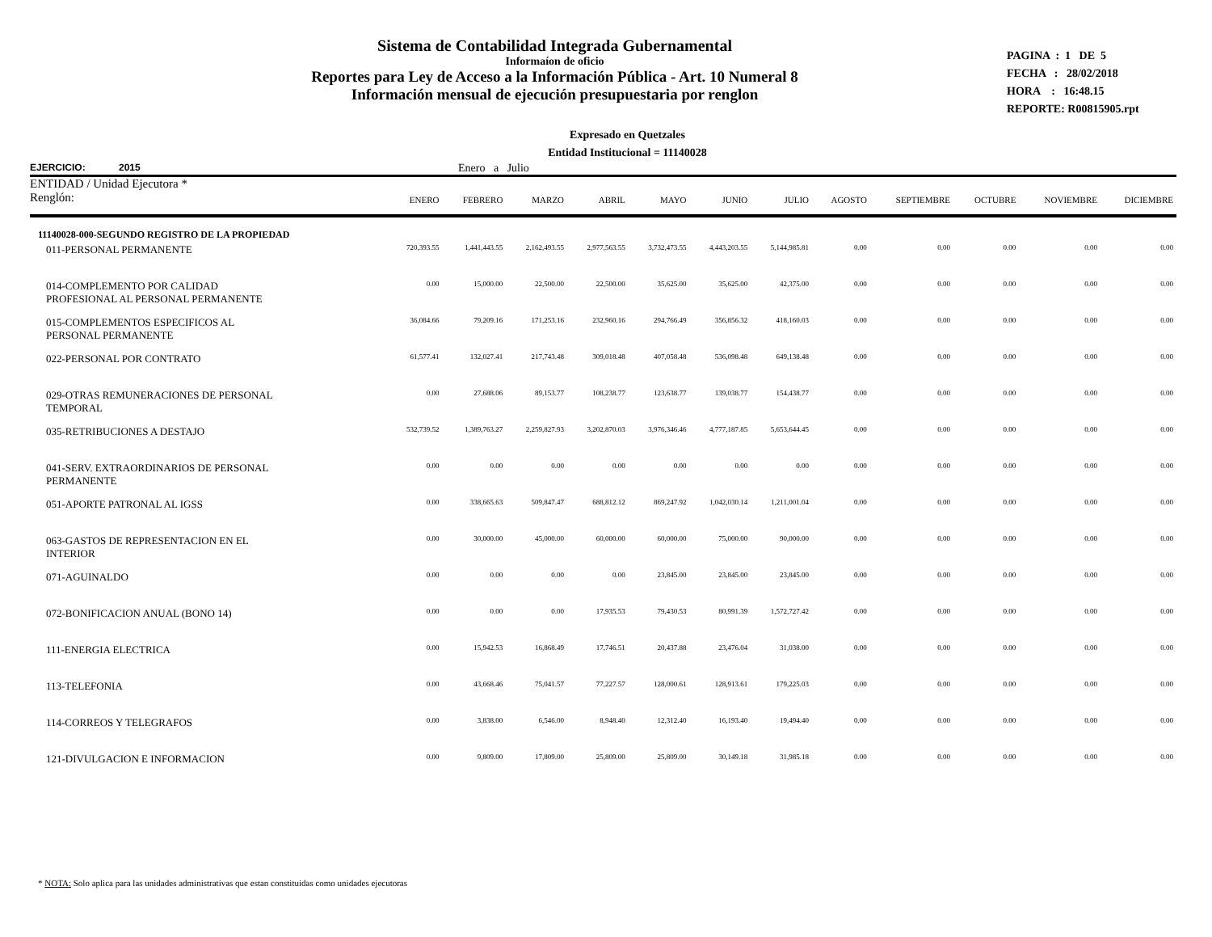Sistema de Contabilidad Integrada Gubernamental
Informaíon de oficio
Reportes para Ley de Acceso a la Información Pública - Art. 10 Numeral 8
Información mensual de ejecución presupuestaria por renglon
PAGINA : 1 DE 5
FECHA : 28/02/2018
HORA : 16:48.15
REPORTE: R00815905.rpt
Expresado en Quetzales
Entidad Institucional = 11140028
EJERCICIO: 2015 Enero a Julio
| ENTIDAD / Unidad Ejecutora * Renglón: | ENERO | FEBRERO | MARZO | ABRIL | MAYO | JUNIO | JULIO | AGOSTO | SEPTIEMBRE | OCTUBRE | NOVIEMBRE | DICIEMBRE |
| --- | --- | --- | --- | --- | --- | --- | --- | --- | --- | --- | --- | --- |
| 11140028-000-SEGUNDO REGISTRO DE LA PROPIEDAD | | | | | | | | | | | | |
| 011-PERSONAL PERMANENTE | 720,393.55 | 1,441,443.55 | 2,162,493.55 | 2,977,563.55 | 3,732,473.55 | 4,443,203.55 | 5,144,985.81 | 0.00 | 0.00 | 0.00 | 0.00 | 0.00 |
| 014-COMPLEMENTO POR CALIDAD PROFESIONAL AL PERSONAL PERMANENTE | 0.00 | 15,000.00 | 22,500.00 | 22,500.00 | 35,625.00 | 35,625.00 | 42,375.00 | 0.00 | 0.00 | 0.00 | 0.00 | 0.00 |
| 015-COMPLEMENTOS ESPECIFICOS AL PERSONAL PERMANENTE | 36,084.66 | 79,209.16 | 171,253.16 | 232,960.16 | 294,766.49 | 356,856.32 | 418,160.03 | 0.00 | 0.00 | 0.00 | 0.00 | 0.00 |
| 022-PERSONAL POR CONTRATO | 61,577.41 | 132,027.41 | 217,743.48 | 309,018.48 | 407,058.48 | 536,098.48 | 649,138.48 | 0.00 | 0.00 | 0.00 | 0.00 | 0.00 |
| 029-OTRAS REMUNERACIONES DE PERSONAL TEMPORAL | 0.00 | 27,688.06 | 89,153.77 | 108,238.77 | 123,638.77 | 139,038.77 | 154,438.77 | 0.00 | 0.00 | 0.00 | 0.00 | 0.00 |
| 035-RETRIBUCIONES A DESTAJO | 532,739.52 | 1,389,763.27 | 2,259,827.93 | 3,202,870.03 | 3,976,346.46 | 4,777,187.85 | 5,653,644.45 | 0.00 | 0.00 | 0.00 | 0.00 | 0.00 |
| 041-SERV. EXTRAORDINARIOS DE PERSONAL PERMANENTE | 0.00 | 0.00 | 0.00 | 0.00 | 0.00 | 0.00 | 0.00 | 0.00 | 0.00 | 0.00 | 0.00 | 0.00 |
| 051-APORTE PATRONAL AL IGSS | 0.00 | 338,665.63 | 509,847.47 | 688,812.12 | 869,247.92 | 1,042,030.14 | 1,211,001.04 | 0.00 | 0.00 | 0.00 | 0.00 | 0.00 |
| 063-GASTOS DE REPRESENTACION EN EL INTERIOR | 0.00 | 30,000.00 | 45,000.00 | 60,000.00 | 60,000.00 | 75,000.00 | 90,000.00 | 0.00 | 0.00 | 0.00 | 0.00 | 0.00 |
| 071-AGUINALDO | 0.00 | 0.00 | 0.00 | 0.00 | 23,845.00 | 23,845.00 | 23,845.00 | 0.00 | 0.00 | 0.00 | 0.00 | 0.00 |
| 072-BONIFICACION ANUAL (BONO 14) | 0.00 | 0.00 | 0.00 | 17,935.53 | 79,430.53 | 80,991.39 | 1,572,727.42 | 0.00 | 0.00 | 0.00 | 0.00 | 0.00 |
| 111-ENERGIA ELECTRICA | 0.00 | 15,942.53 | 16,868.49 | 17,746.51 | 20,437.88 | 23,476.04 | 31,038.00 | 0.00 | 0.00 | 0.00 | 0.00 | 0.00 |
| 113-TELEFONIA | 0.00 | 43,668.46 | 75,041.57 | 77,227.57 | 128,000.61 | 128,913.61 | 179,225.03 | 0.00 | 0.00 | 0.00 | 0.00 | 0.00 |
| 114-CORREOS Y TELEGRAFOS | 0.00 | 3,838.00 | 6,546.00 | 8,948.40 | 12,312.40 | 16,193.40 | 19,494.40 | 0.00 | 0.00 | 0.00 | 0.00 | 0.00 |
| 121-DIVULGACION E INFORMACION | 0.00 | 9,809.00 | 17,809.00 | 25,809.00 | 25,809.00 | 30,149.18 | 31,985.18 | 0.00 | 0.00 | 0.00 | 0.00 | 0.00 |
* NOTA: Solo aplica para las unidades administrativas que estan constituidas como unidades ejecutoras